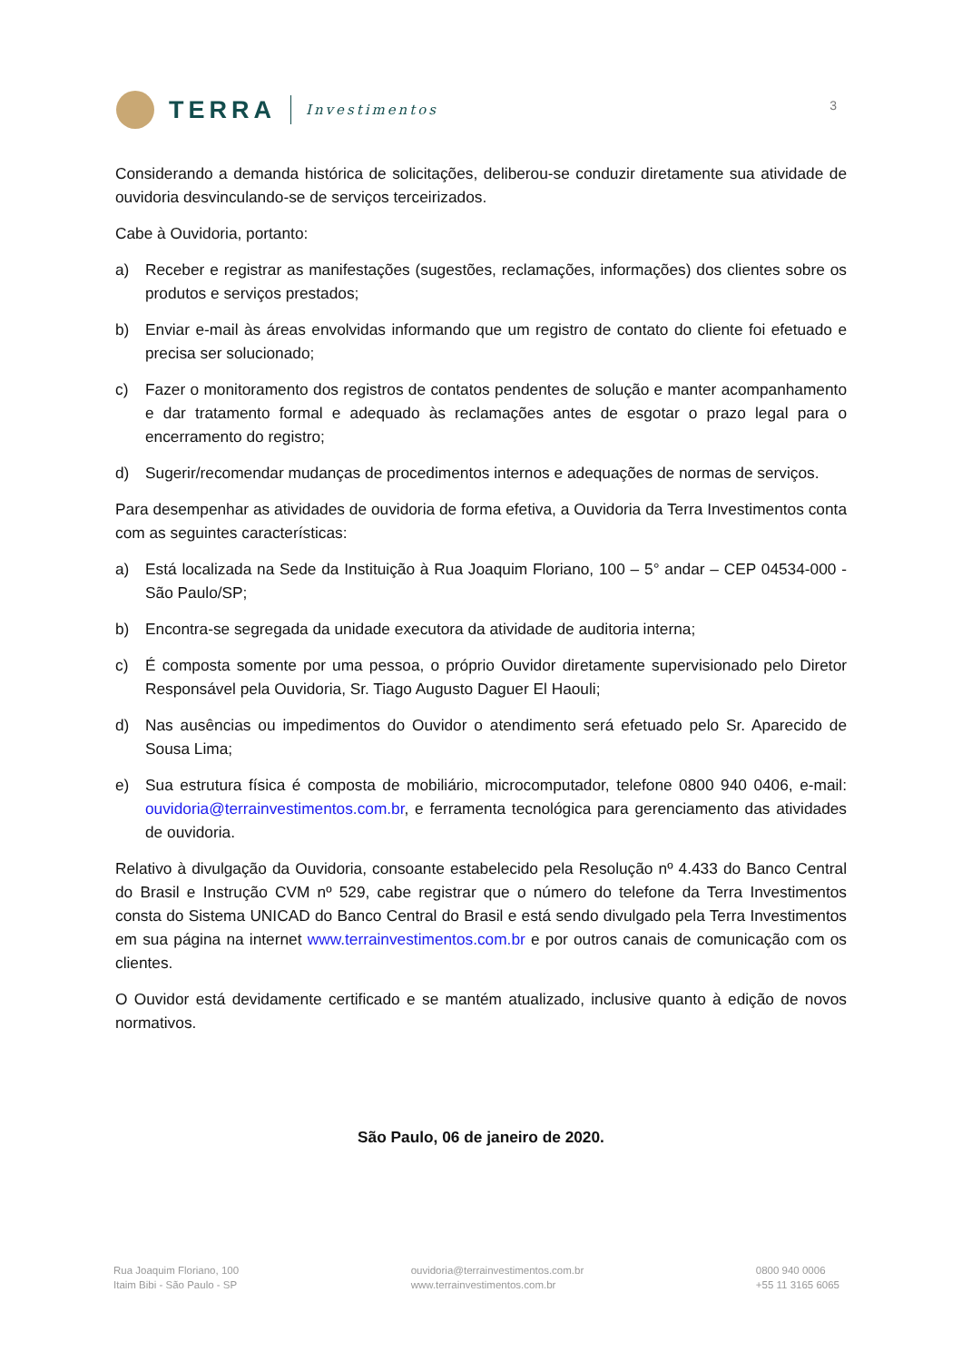TERRA
Investimentos
3
Considerando a demanda histórica de solicitações, deliberou-se conduzir diretamente sua atividade de ouvidoria desvinculando-se de serviços terceirizados.
Cabe à Ouvidoria, portanto:
a) Receber e registrar as manifestações (sugestões, reclamações, informações) dos clientes sobre os produtos e serviços prestados;
b) Enviar e-mail às áreas envolvidas informando que um registro de contato do cliente foi efetuado e precisa ser solucionado;
c) Fazer o monitoramento dos registros de contatos pendentes de solução e manter acompanhamento e dar tratamento formal e adequado às reclamações antes de esgotar o prazo legal para o encerramento do registro;
d) Sugerir/recomendar mudanças de procedimentos internos e adequações de normas de serviços.
Para desempenhar as atividades de ouvidoria de forma efetiva, a Ouvidoria da Terra Investimentos conta com as seguintes características:
a) Está localizada na Sede da Instituição à Rua Joaquim Floriano, 100 – 5° andar – CEP 04534-000 - São Paulo/SP;
b) Encontra-se segregada da unidade executora da atividade de auditoria interna;
c) É composta somente por uma pessoa, o próprio Ouvidor diretamente supervisionado pelo Diretor Responsável pela Ouvidoria, Sr. Tiago Augusto Daguer El Haouli;
d) Nas ausências ou impedimentos do Ouvidor o atendimento será efetuado pelo Sr. Aparecido de Sousa Lima;
e) Sua estrutura física é composta de mobiliário, microcomputador, telefone 0800 940 0406, e-mail: ouvidoria@terrainvestimentos.com.br, e ferramenta tecnológica para gerenciamento das atividades de ouvidoria.
Relativo à divulgação da Ouvidoria, consoante estabelecido pela Resolução nº 4.433 do Banco Central do Brasil e Instrução CVM nº 529, cabe registrar que o número do telefone da Terra Investimentos consta do Sistema UNICAD do Banco Central do Brasil e está sendo divulgado pela Terra Investimentos em sua página na internet www.terrainvestimentos.com.br e por outros canais de comunicação com os clientes.
O Ouvidor está devidamente certificado e se mantém atualizado, inclusive quanto à edição de novos normativos.
São Paulo, 06 de janeiro de 2020.
Rua Joaquim Floriano, 100
Itaim Bibi - São Paulo - SP
ouvidoria@terrainvestimentos.com.br
www.terrainvestimentos.com.br
0800 940 0006
+55 11 3165 6065